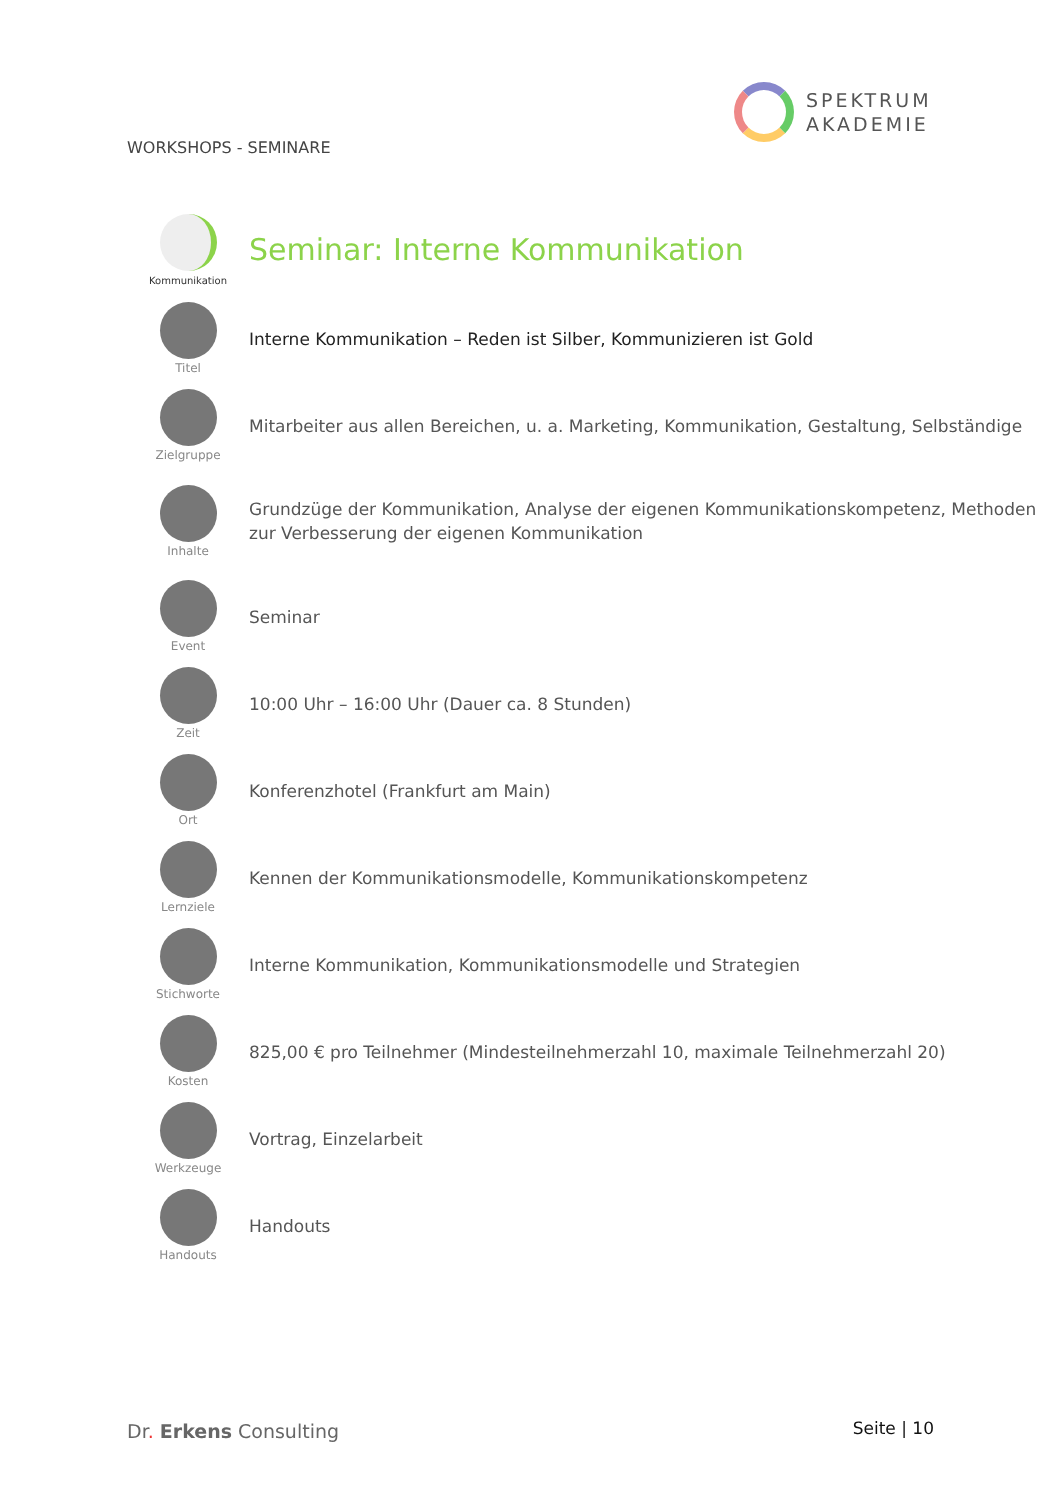WORKSHOPS - SEMINARE
SPEKTRUM
AKADEMIE
| Kommunikation | Seminar: Interne Kommunikation |
| Titel | Interne Kommunikation – Reden ist Silber, Kommunizieren ist Gold |
| Zielgruppe | Mitarbeiter aus allen Bereichen, u. a. Marketing, Kommunikation, Gestaltung, Selbständige |
| Inhalte | Grundzüge der Kommunikation, Analyse der eigenen Kommunikationskompetenz, Methoden zur Verbesserung der eigenen Kommunikation |
| Event | Seminar |
| Zeit | 10:00 Uhr – 16:00 Uhr (Dauer ca. 8 Stunden) |
| Ort | Konferenzhotel (Frankfurt am Main) |
| Lernziele | Kennen der Kommunikationsmodelle, Kommunikationskompetenz |
| Stichworte | Interne Kommunikation, Kommunikationsmodelle und Strategien |
| Kosten | 825,00 € pro Teilnehmer (Mindesteilnehmerzahl 10, maximale Teilnehmerzahl 20) |
| Werkzeuge | Vortrag, Einzelarbeit |
| Handouts | Handouts |
Dr. Erkens Consulting Seite | 10